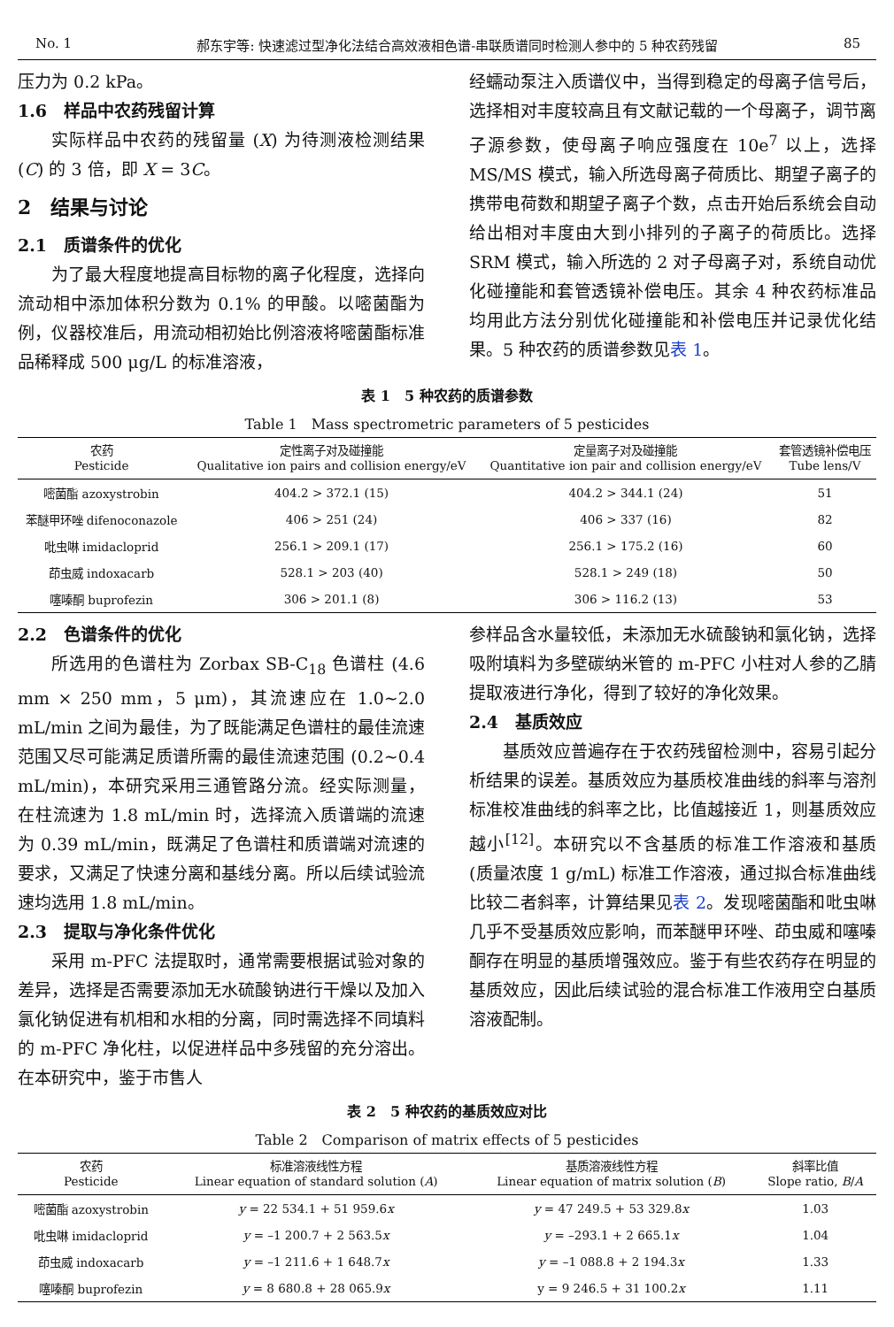No. 1 郝东宇等: 快速滤过型净化法结合高效液相色谱-串联质谱同时检测人参中的 5 种农药残留 85
压力为 0.2 kPa。
1.6　样品中农药残留计算
实际样品中农药的残留量 (X) 为待测液检测结果 (C) 的 3 倍，即 X = 3C。
2　结果与讨论
2.1　质谱条件的优化
为了最大程度地提高目标物的离子化程度，选择向流动相中添加体积分数为 0.1% 的甲酸。以嘧菌酯为例，仪器校准后，用流动相初始比例溶液将嘧菌酯标准品稀释成 500 μg/L 的标准溶液，
经蠕动泵注入质谱仪中，当得到稳定的母离子信号后，选择相对丰度较高且有文献记载的一个母离子，调节离子源参数，使母离子响应强度在 10e<sup>7</sup> 以上，选择 MS/MS 模式，输入所选母离子荷质比、期望子离子的携带电荷数和期望子离子个数，点击开始后系统会自动给出相对丰度由大到小排列的子离子的荷质比。选择 SRM 模式，输入所选的 2 对子母离子对，系统自动优化碰撞能和套管透镜补偿电压。其余 4 种农药标准品均用此方法分别优化碰撞能和补偿电压并记录优化结果。5 种农药的质谱参数见表 1。
表 1　5 种农药的质谱参数
Table 1　Mass spectrometric parameters of 5 pesticides
| 农药 Pesticide | 定性离子对及碰撞能 Qualitative ion pairs and collision energy/eV | 定量离子对及碰撞能 Quantitative ion pair and collision energy/eV | 套管透镜补偿电压 Tube lens/V |
| --- | --- | --- | --- |
| 嘧菌酯 azoxystrobin | 404.2 > 372.1 (15) | 404.2 > 344.1 (24) | 51 |
| 苯醚甲环唑 difenoconazole | 406 > 251 (24) | 406 > 337 (16) | 82 |
| 吡虫啉 imidacloprid | 256.1 > 209.1 (17) | 256.1 > 175.2 (16) | 60 |
| 茚虫威 indoxacarb | 528.1 > 203 (40) | 528.1 > 249 (18) | 50 |
| 噻嗪酮 buprofezin | 306 > 201.1 (8) | 306 > 116.2 (13) | 53 |
2.2　色谱条件的优化
所选用的色谱柱为 Zorbax SB-C<sub>18</sub> 色谱柱 (4.6 mm × 250 mm，5 μm)，其流速应在 1.0~2.0 mL/min 之间为最佳，为了既能满足色谱柱的最佳流速范围又尽可能满足质谱所需的最佳流速范围 (0.2~0.4 mL/min)，本研究采用三通管路分流。经实际测量，在柱流速为 1.8 mL/min 时，选择流入质谱端的流速为 0.39 mL/min，既满足了色谱柱和质谱端对流速的要求，又满足了快速分离和基线分离。所以后续试验流速均选用 1.8 mL/min。
2.3　提取与净化条件优化
采用 m-PFC 法提取时，通常需要根据试验对象的差异，选择是否需要添加无水硫酸钠进行干燥以及加入氯化钠促进有机相和水相的分离，同时需选择不同填料的 m-PFC 净化柱，以促进样品中多残留的充分溶出。在本研究中，鉴于市售人
参样品含水量较低，未添加无水硫酸钠和氯化钠，选择吸附填料为多壁碳纳米管的 m-PFC 小柱对人参的乙腈提取液进行净化，得到了较好的净化效果。
2.4　基质效应
基质效应普遍存在于农药残留检测中，容易引起分析结果的误差。基质效应为基质校准曲线的斜率与溶剂标准校准曲线的斜率之比，比值越接近 1，则基质效应越小<sup>[12]</sup>。本研究以不含基质的标准工作溶液和基质 (质量浓度 1 g/mL) 标准工作溶液，通过拟合标准曲线比较二者斜率，计算结果见表 2。发现嘧菌酯和吡虫啉几乎不受基质效应影响，而苯醚甲环唑、茚虫威和噻嗪酮存在明显的基质增强效应。鉴于有些农药存在明显的基质效应，因此后续试验的混合标准工作液用空白基质溶液配制。
表 2　5 种农药的基质效应对比
Table 2　Comparison of matrix effects of 5 pesticides
| 农药 Pesticide | 标准溶液线性方程 Linear equation of standard solution ( A ) | 基质溶液线性方程 Linear equation of matrix solution ( B ) | 斜率比值 Slope ratio, B / A |
| --- | --- | --- | --- |
| 嘧菌酯 azoxystrobin | y = 22 534.1 + 51 959.6 x | y = 47 249.5 + 53 329.8 x | 1.03 |
| 吡虫啉 imidacloprid | y = –1 200.7 + 2 563.5 x | y = –293.1 + 2 665.1 x | 1.04 |
| 茚虫威 indoxacarb | y = –1 211.6 + 1 648.7 x | y = –1 088.8 + 2 194.3 x | 1.33 |
| 噻嗪酮 buprofezin | y = 8 680.8 + 28 065.9 x | y = 9 246.5 + 31 100.2 x | 1.11 |